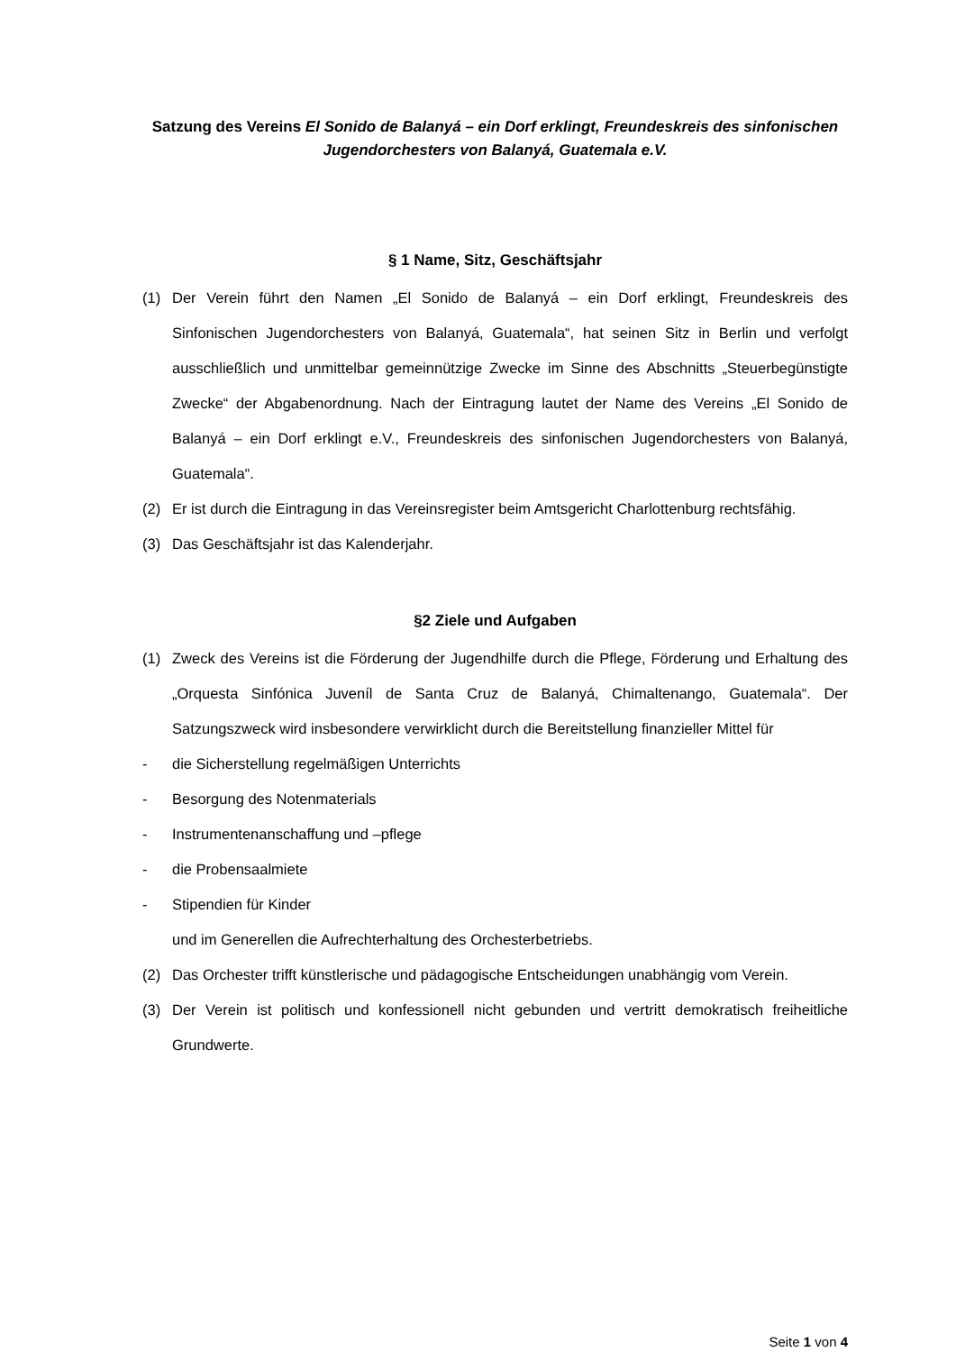Satzung des Vereins El Sonido de Balanyá – ein Dorf erklingt, Freundeskreis des sinfonischen Jugendorchesters von Balanyá, Guatemala e.V.
§ 1 Name, Sitz, Geschäftsjahr
(1) Der Verein führt den Namen „El Sonido de Balanyá – ein Dorf erklingt, Freundeskreis des Sinfonischen Jugendorchesters von Balanyá, Guatemala“, hat seinen Sitz in Berlin und verfolgt ausschließlich und unmittelbar gemeinnützige Zwecke im Sinne des Abschnitts „Steuerbegünstigte Zwecke“ der Abgabenordnung. Nach der Eintragung lautet der Name des Vereins „El Sonido de Balanyá – ein Dorf erklingt e.V., Freundeskreis des sinfonischen Jugendorchesters von Balanyá, Guatemala“.
(2) Er ist durch die Eintragung in das Vereinsregister beim Amtsgericht Charlottenburg rechtsfähig.
(3) Das Geschäftsjahr ist das Kalenderjahr.
§2 Ziele und Aufgaben
(1) Zweck des Vereins ist die Förderung der Jugendhilfe durch die Pflege, Förderung und Erhaltung des „Orquesta Sinfónica Juveníl de Santa Cruz de Balanyá, Chimaltenango, Guatemala“. Der Satzungszweck wird insbesondere verwirklicht durch die Bereitstellung finanzieller Mittel für
- die Sicherstellung regelmäßigen Unterrichts
- Besorgung des Notenmaterials
- Instrumentenanschaffung und –pflege
- die Probensaalmiete
- Stipendien für Kinder
und im Generellen die Aufrechterhaltung des Orchesterbetriebs.
(2) Das Orchester trifft künstlerische und pädagogische Entscheidungen unabhängig vom Verein.
(3) Der Verein ist politisch und konfessionell nicht gebunden und vertritt demokratisch freiheitliche Grundwerte.
Seite 1 von 4